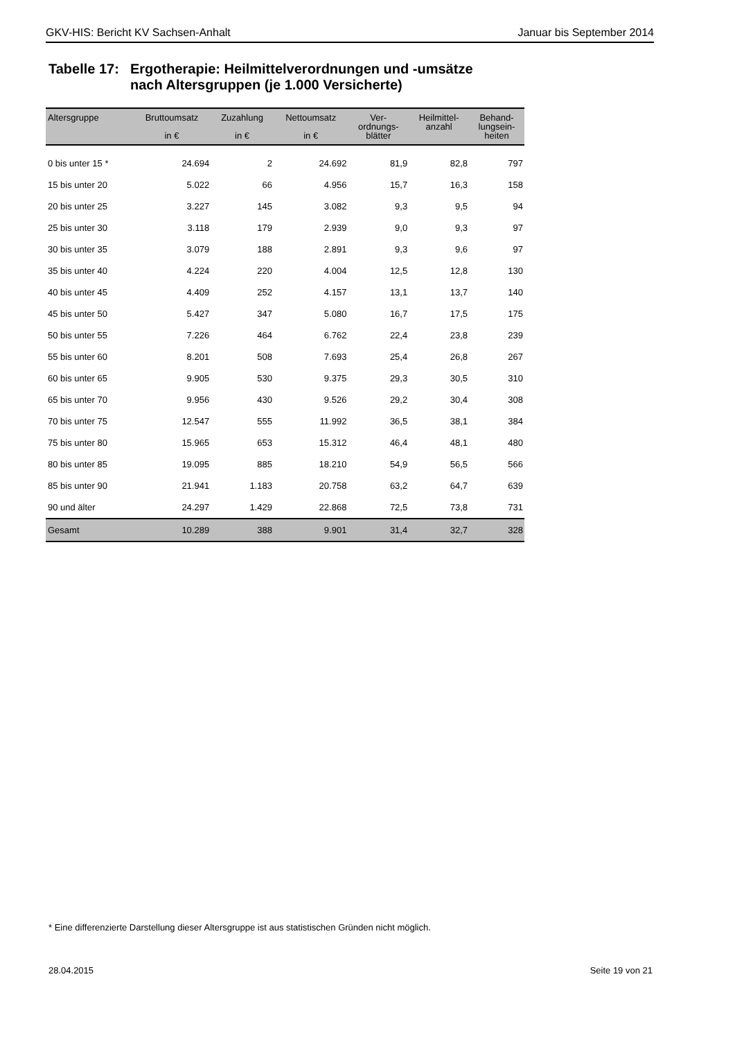GKV-HIS: Bericht KV Sachsen-Anhalt Januar bis September 2014
Tabelle 17:
Ergotherapie: Heilmittelverordnungen und -umsätze
nach Altersgruppen (je 1.000 Versicherte)
| Altersgruppe | Bruttoumsatz in € | Zuzahlung in € | Nettoumsatz in € | Ver- ordnungs- blätter | Heilmittel- anzahl | Behand- lungsein- heiten |
| --- | --- | --- | --- | --- | --- | --- |
| 0 bis unter 15 * | 24.694 | 2 | 24.692 | 81,9 | 82,8 | 797 |
| 15 bis unter 20 | 5.022 | 66 | 4.956 | 15,7 | 16,3 | 158 |
| 20 bis unter 25 | 3.227 | 145 | 3.082 | 9,3 | 9,5 | 94 |
| 25 bis unter 30 | 3.118 | 179 | 2.939 | 9,0 | 9,3 | 97 |
| 30 bis unter 35 | 3.079 | 188 | 2.891 | 9,3 | 9,6 | 97 |
| 35 bis unter 40 | 4.224 | 220 | 4.004 | 12,5 | 12,8 | 130 |
| 40 bis unter 45 | 4.409 | 252 | 4.157 | 13,1 | 13,7 | 140 |
| 45 bis unter 50 | 5.427 | 347 | 5.080 | 16,7 | 17,5 | 175 |
| 50 bis unter 55 | 7.226 | 464 | 6.762 | 22,4 | 23,8 | 239 |
| 55 bis unter 60 | 8.201 | 508 | 7.693 | 25,4 | 26,8 | 267 |
| 60 bis unter 65 | 9.905 | 530 | 9.375 | 29,3 | 30,5 | 310 |
| 65 bis unter 70 | 9.956 | 430 | 9.526 | 29,2 | 30,4 | 308 |
| 70 bis unter 75 | 12.547 | 555 | 11.992 | 36,5 | 38,1 | 384 |
| 75 bis unter 80 | 15.965 | 653 | 15.312 | 46,4 | 48,1 | 480 |
| 80 bis unter 85 | 19.095 | 885 | 18.210 | 54,9 | 56,5 | 566 |
| 85 bis unter 90 | 21.941 | 1.183 | 20.758 | 63,2 | 64,7 | 639 |
| 90 und älter | 24.297 | 1.429 | 22.868 | 72,5 | 73,8 | 731 |
| Gesamt | 10.289 | 388 | 9.901 | 31,4 | 32,7 | 328 |
* Eine differenzierte Darstellung dieser Altersgruppe ist aus statistischen Gründen nicht möglich.
28.04.2015 Seite 19 von 21